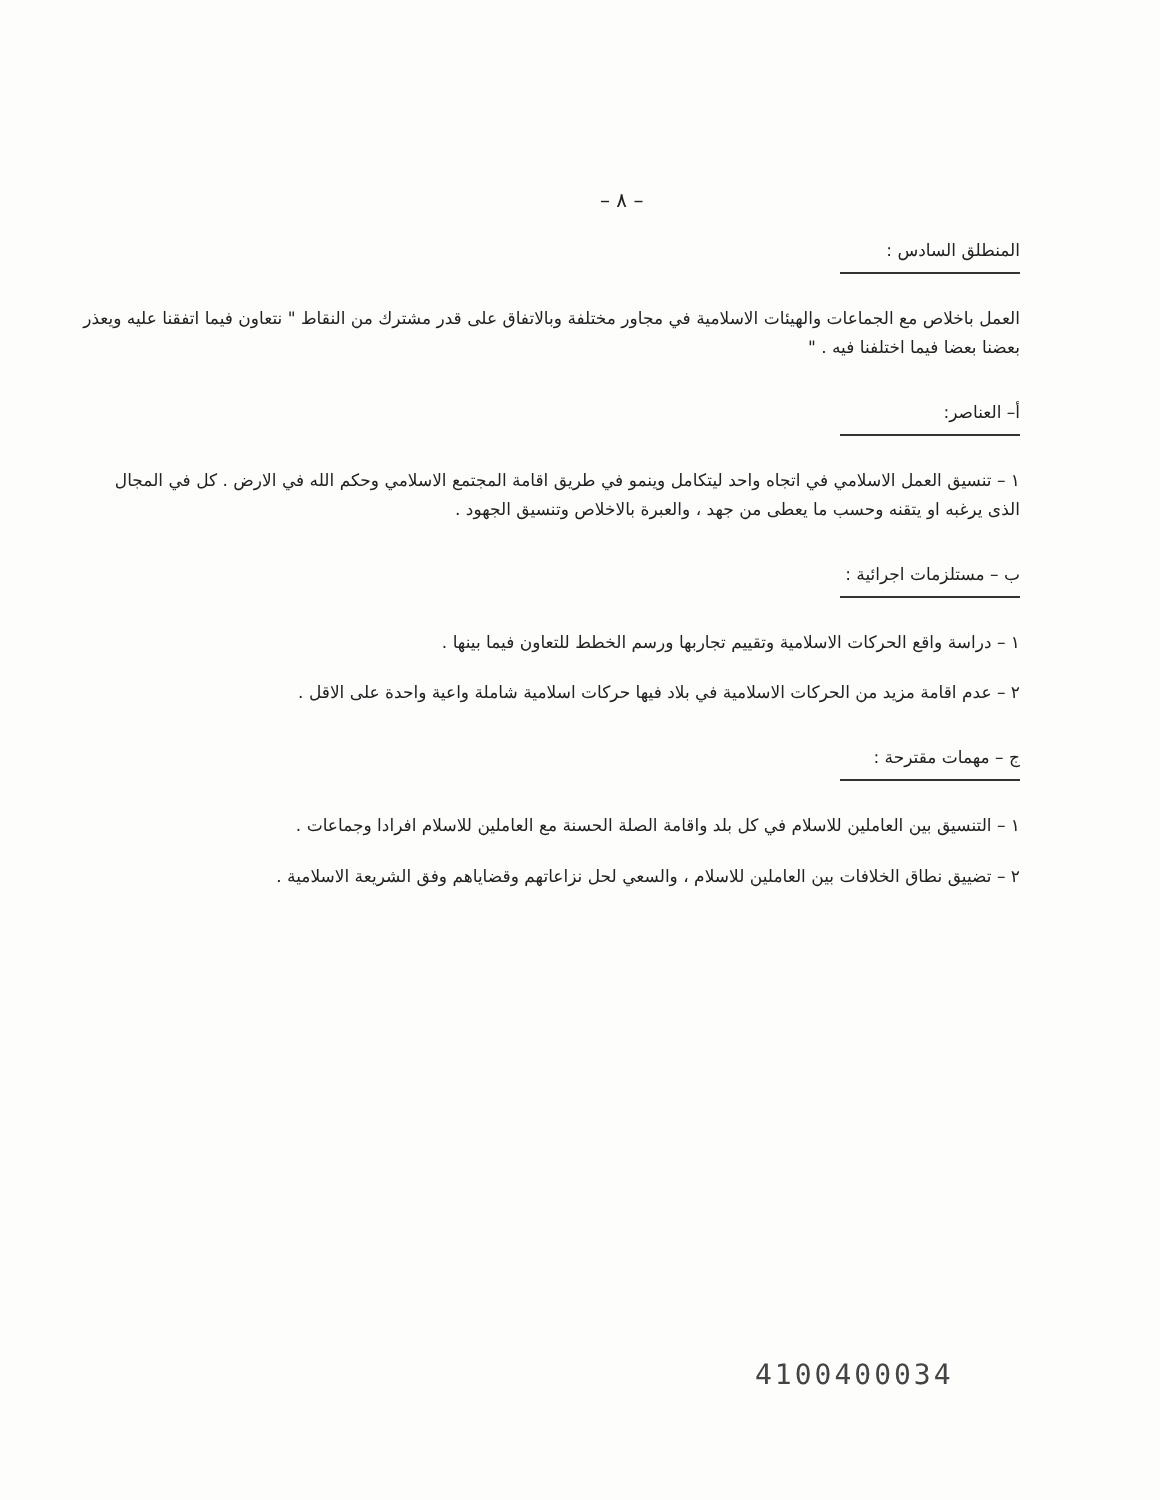– ٨ –
المنطلق السادس :
العمل باخلاص مع الجماعات والهيئات الاسلامية في مجاور مختلفة وبالاتفاق على قدر مشترك من النقاط " نتعاون فيما اتفقنا عليه ويعذر بعضنا بعضا فيما اختلفنا فيه . "
أ– العناصر:
١ – تنسيق العمل الاسلامي في اتجاه واحد ليتكامل وينمو في طريق اقامة المجتمع الاسلامي وحكم الله في الارض . كل في المجال الذى يرغبه او يتقنه وحسب ما يعطى من جهد ، والعبرة بالاخلاص وتنسيق الجهود .
ب – مستلزمات اجرائية :
١ – دراسة واقع الحركات الاسلامية وتقييم تجاربها ورسم الخطط للتعاون فيما بينها .
٢ – عدم اقامة مزيد من الحركات الاسلامية في بلاد فيها حركات اسلامية شاملة واعية واحدة على الاقل .
ج – مهمات مقترحة :
١ – التنسيق بين العاملين للاسلام في كل بلد واقامة الصلة الحسنة مع العاملين للاسلام افرادا وجماعات .
٢ – تضييق نطاق الخلافات بين العاملين للاسلام ، والسعي لحل نزاعاتهم وقضاياهم وفق الشريعة الاسلامية .
4100400034